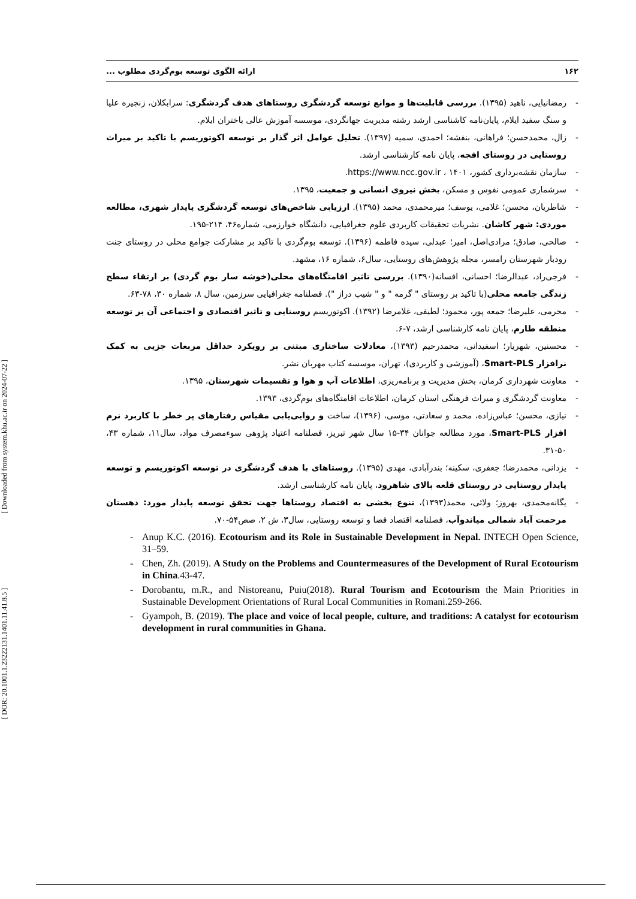[ DOR: 20.1001.1.23222131.1401.11.41.8.5 ] [ Downloaded from system.khu.ac.ir on 2024-07-22 ]
۱۶۲ ارائه الگوی توسعه بوم‌گردی مطلوب ...
- رمضانیایی، ناهید (۱۳۹۵). بررسی قابلیت‌ها و موانع توسعه گردشگری روستاهای هدف گردشگری: سرابکلان، زنجیره علیا و سنگ سفید ایلام، پایان‌نامه کاشناسی ارشد رشته مدیریت جهانگردی، موسسه آموزش عالی باختران ایلام.
- زال، محمدحسن؛ فراهانی، بنفشه؛ احمدی، سمیه (۱۳۹۷). تحلیل عوامل اثر گذار بر توسعه اکوتوریسم با تاکید بر میراث روستایی در روستای افجه، پایان نامه کارشناسی ارشد.
- سازمان نقشه‌برداری کشور، https://www.ncc.gov.ir ، ۱۴۰۱.
- سرشماری عمومی نفوس و مسکن، بخش نیروی انسانی و جمعیت، ۱۳۹۵.
- شاطریان، محسن؛ غلامی، یوسف؛ میرمحمدی، محمد (۱۳۹۵). ارزیابی شاخص‌های توسعه گردشگری پایدار شهری، مطالعه موردی: شهر کاشان. نشریات تحقیقات کاربردی علوم جغرافیایی، دانشگاه خوارزمی، شماره۴۶، ۲۱۴-۱۹۵.
- صالحی، صادق؛ مرادی‌اصل، امیر؛ عبدلی، سیده فاطمه (۱۳۹۶). توسعه بوم‌گردی با تاکید بر مشارکت جوامع محلی در روستای جنت رودبار شهرستان رامسر، مجله پژوهش‌های روستایی، سال۶، شماره ۱۶، مشهد.
- فرجی‌راد، عبدالرضا؛ احسانی، افسانه(۱۳۹۰). بررسی تاثیر اقامتگاه‌های محلی(خوشه سار بوم گردی) بر ارتقاء سطح زندگی جامعه محلی(با تاکید بر روستای " گرمه " و " شیب دراز "). فصلنامه جغرافیایی سرزمین، سال ۸، شماره ۳۰، ۷۸-۶۳.
- محرمی، علیرضا؛ جمعه پور، محمود؛ لطیفی، غلامرضا (۱۳۹۲). اکوتوریسم روستایی و تاثیر اقتصادی و اجتماعی آن بر توسعه منطقه طارم، پایان نامه کارشناسی ارشد، ۷-۶.
- محسنین، شهریار؛ اسفیدانی، محمدرحیم (۱۳۹۳)، معادلات ساختاری مبتنی بر رویکرد حداقل مربعات جزیی به کمک نرافزار Smart-PLS، (آموزشی و کاربردی)، تهران، موسسه کتاب مهربان نشر.
- معاونت شهرداری کرمان، بخش مدیریت و برنامه‌ریزی، اطلاعات آب و هوا و تقسیمات شهرستان، ۱۳۹۵.
- معاونت گردشگری و میراث فرهنگی استان کرمان، اطلاعات اقامتگاه‌های بوم‌گردی، ۱۳۹۳.
- نیازی، محسن؛ عباس‌زاده، محمد و سعادتی، موسی، (۱۳۹۶)، ساخت و روایی‌یابی مقیاس رفتارهای پر خطر با کاربرد نرم افزار Smart-PLS، مورد مطالعه جوانان ۳۴-۱۵ سال شهر تبریز، فصلنامه اعتیاد پژوهی سوءمصرف مواد، سال۱۱، شماره ۴۳، ۵۰-۳۱.
- یزدانی، محمدرضا؛ جعفری، سکینه؛ بندرآبادی، مهدی (۱۳۹۵). روستاهای با هدف گردشگری در توسعه اکوتوریسم و توسعه پایدار روستایی در روستای قلعه بالای شاهرود، پایان نامه کارشناسی ارشد.
- یگانه‌محمدی، بهروز؛ ولائی، محمد(۱۳۹۳)، تنوع بخشی به اقتصاد روستاها جهت تحقق توسعه پایدار مورد: دهستان مرحمت آباد شمالی میاندوآب، فصلنامه اقتصاد فضا و توسعه روستایی، سال۳، ش ۲، صص۵۴-۷۰.
- Anup K.C. (2016). Ecotourism and its Role in Sustainable Development in Nepal. INTECH Open Science, 31–59.
- Chen, Zh. (2019). A Study on the Problems and Countermeasures of the Development of Rural Ecotourism in China.43-47.
- Dorobantu, m.R., and Nistoreanu, Puiu(2018). Rural Tourism and Ecotourism the Main Priorities in Sustainable Development Orientations of Rural Local Communities in Romani.259-266.
- Gyampoh, B. (2019). The place and voice of local people, culture, and traditions: A catalyst for ecotourism development in rural communities in Ghana.